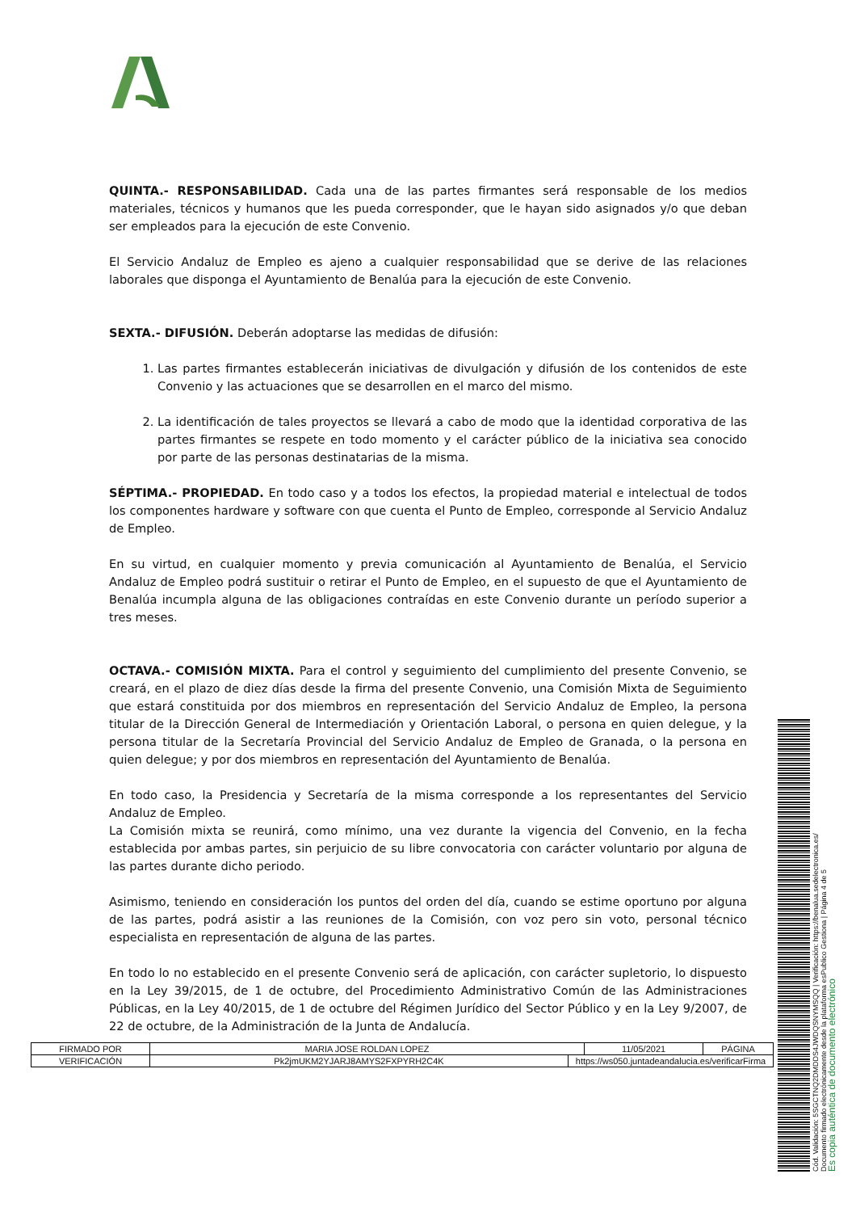QUINTA.- RESPONSABILIDAD. Cada una de las partes firmantes será responsable de los medios materiales, técnicos y humanos que les pueda corresponder, que le hayan sido asignados y/o que deban ser empleados para la ejecución de este Convenio.
El Servicio Andaluz de Empleo es ajeno a cualquier responsabilidad que se derive de las relaciones laborales que disponga el Ayuntamiento de Benalúa para la ejecución de este Convenio.
SEXTA.- DIFUSIÓN. Deberán adoptarse las medidas de difusión:
1. Las partes firmantes establecerán iniciativas de divulgación y difusión de los contenidos de este Convenio y las actuaciones que se desarrollen en el marco del mismo.
2. La identificación de tales proyectos se llevará a cabo de modo que la identidad corporativa de las partes firmantes se respete en todo momento y el carácter público de la iniciativa sea conocido por parte de las personas destinatarias de la misma.
SÉPTIMA.- PROPIEDAD. En todo caso y a todos los efectos, la propiedad material e intelectual de todos los componentes hardware y software con que cuenta el Punto de Empleo, corresponde al Servicio Andaluz de Empleo.
En su virtud, en cualquier momento y previa comunicación al Ayuntamiento de Benalúa, el Servicio Andaluz de Empleo podrá sustituir o retirar el Punto de Empleo, en el supuesto de que el Ayuntamiento de Benalúa incumpla alguna de las obligaciones contraídas en este Convenio durante un período superior a tres meses.
OCTAVA.- COMISIÓN MIXTA. Para el control y seguimiento del cumplimiento del presente Convenio, se creará, en el plazo de diez días desde la firma del presente Convenio, una Comisión Mixta de Seguimiento que estará constituida por dos miembros en representación del Servicio Andaluz de Empleo, la persona titular de la Dirección General de Intermediación y Orientación Laboral, o persona en quien delegue, y la persona titular de la Secretaría Provincial del Servicio Andaluz de Empleo de Granada, o la persona en quien delegue; y por dos miembros en representación del Ayuntamiento de Benalúa.
En todo caso, la Presidencia y Secretaría de la misma corresponde a los representantes del Servicio Andaluz de Empleo.
La Comisión mixta se reunirá, como mínimo, una vez durante la vigencia del Convenio, en la fecha establecida por ambas partes, sin perjuicio de su libre convocatoria con carácter voluntario por alguna de las partes durante dicho periodo.
Asimismo, teniendo en consideración los puntos del orden del día, cuando se estime oportuno por alguna de las partes, podrá asistir a las reuniones de la Comisión, con voz pero sin voto, personal técnico especialista en representación de alguna de las partes.
En todo lo no establecido en el presente Convenio será de aplicación, con carácter supletorio, lo dispuesto en la Ley 39/2015, de 1 de octubre, del Procedimiento Administrativo Común de las Administraciones Públicas, en la Ley 40/2015, de 1 de octubre del Régimen Jurídico del Sector Público y en la Ley 9/2007, de 22 de octubre, de la Administración de la Junta de Andalucía.
| FIRMADO POR | MARIA JOSE ROLDAN LOPEZ | | 11/05/2021 | PÁGINA |
| VERIFICACIÓN | Pk2jmUKM2YJARJ8AMYS2FXPYRH2C4K | https://ws050.juntadeandalucia.es/verificarFirma | | |
Cód. Validación: 5SGCTNQ2DMDDS4JWDQSNYMSQQ | Verificación: https://benalua.sedelectronica.es/
Documento firmado electrónicamente desde la plataforma esPublico Gestiona | Página 4 de 5
Es copia auténtica de documento electrónico